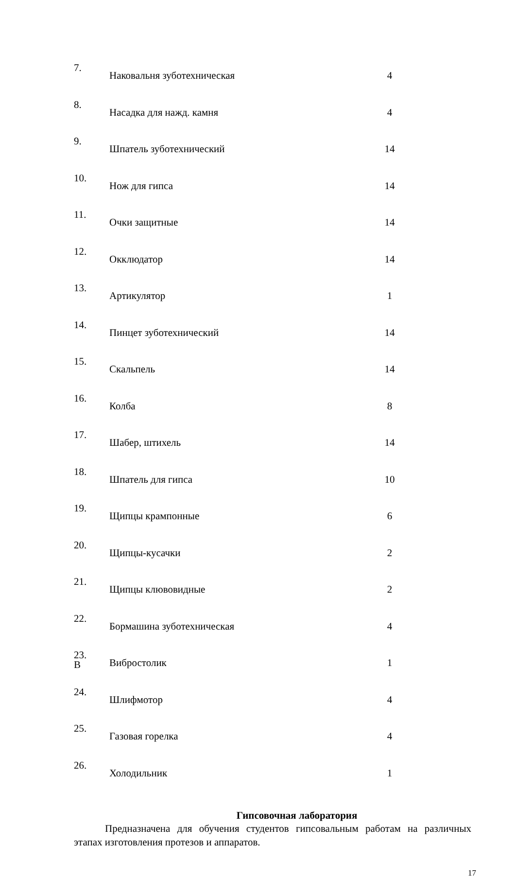| 7. | Наковальня зуботехническая | 4 |
| 8. | Насадка для нажд. камня | 4 |
| 9. | Шпатель зуботехнический | 14 |
| 10. | Нож для гипса | 14 |
| 11. | Очки защитные | 14 |
| 12. | Окклюдатор | 14 |
| 13. | Артикулятор | 1 |
| 14. | Пинцет зуботехнический | 14 |
| 15. | Скальпель | 14 |
| 16. | Колба | 8 |
| 17. | Шабер, штихель | 14 |
| 18. | Шпатель для гипса | 10 |
| 19. | Щипцы крампонные | 6 |
| 20. | Щипцы-кусачки | 2 |
| 21. | Щипцы клювовидные | 2 |
| 22. | Бормашина зуботехническая | 4 |
| 23. В | Вибростолик | 1 |
| 24. | Шлифмотор | 4 |
| 25. | Газовая горелка | 4 |
| 26. | Холодильник | 1 |
Гипсовочная лаборатория
Предназначена для обучения студентов гипсовальным работам на различных этапах изготовления протезов и аппаратов.
17